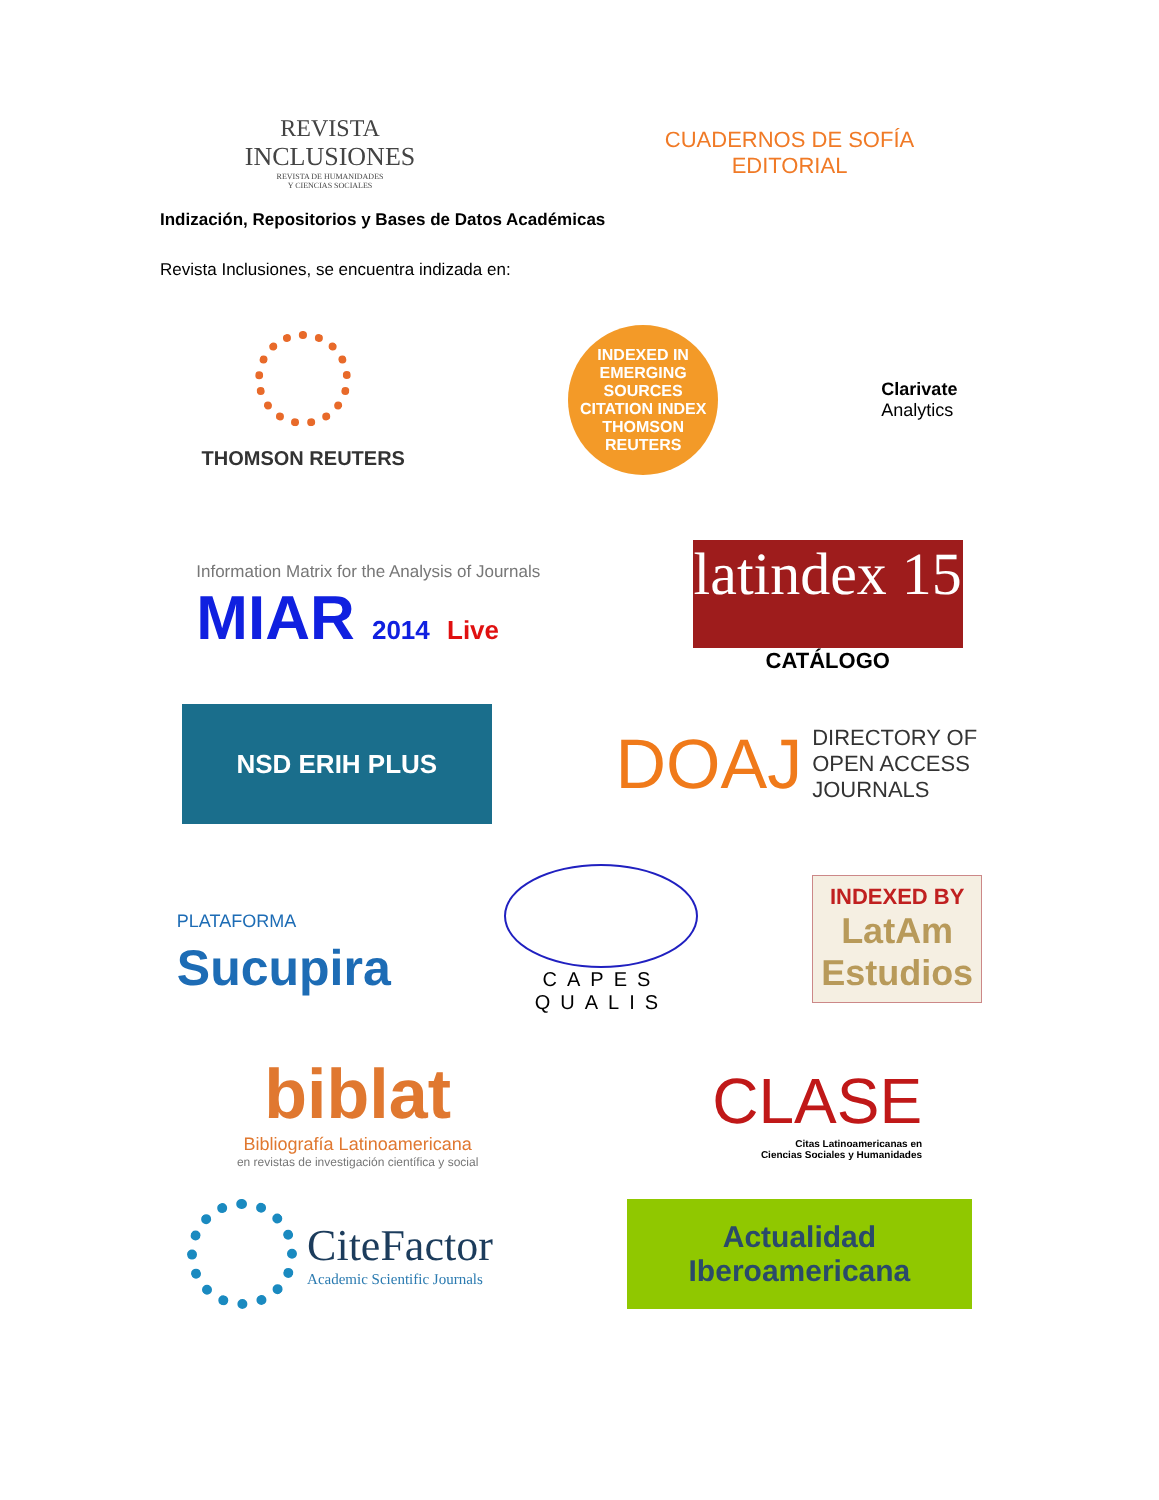REVISTA
INCLUSIONES
REVISTA DE HUMANIDADES
Y CIENCIAS SOCIALES
CUADERNOS DE SOFÍA
EDITORIAL
Indización, Repositorios y Bases de Datos Académicas
Revista Inclusiones, se encuentra indizada en:
THOMSON REUTERS
INDEXED IN
EMERGING SOURCES CITATION INDEX
THOMSON REUTERS
Clarivate
Analytics
Information Matrix for the Analysis of Journals
MIAR 2014 Live
latindex 15
CATÁLOGO
NSD ERIH PLUS
DOAJ DIRECTORY OF
OPEN ACCESS
JOURNALS
PLATAFORMA
Sucupira
CAPES
QUALIS
INDEXED BY
LatAm
Estudios
biblat
Bibliografía Latinoamericana
en revistas de investigación científica y social
CLASE
Citas Latinoamericanas en
Ciencias Sociales y Humanidades
CiteFactor
Academic Scientific Journals
Actualidad
Iberoamericana